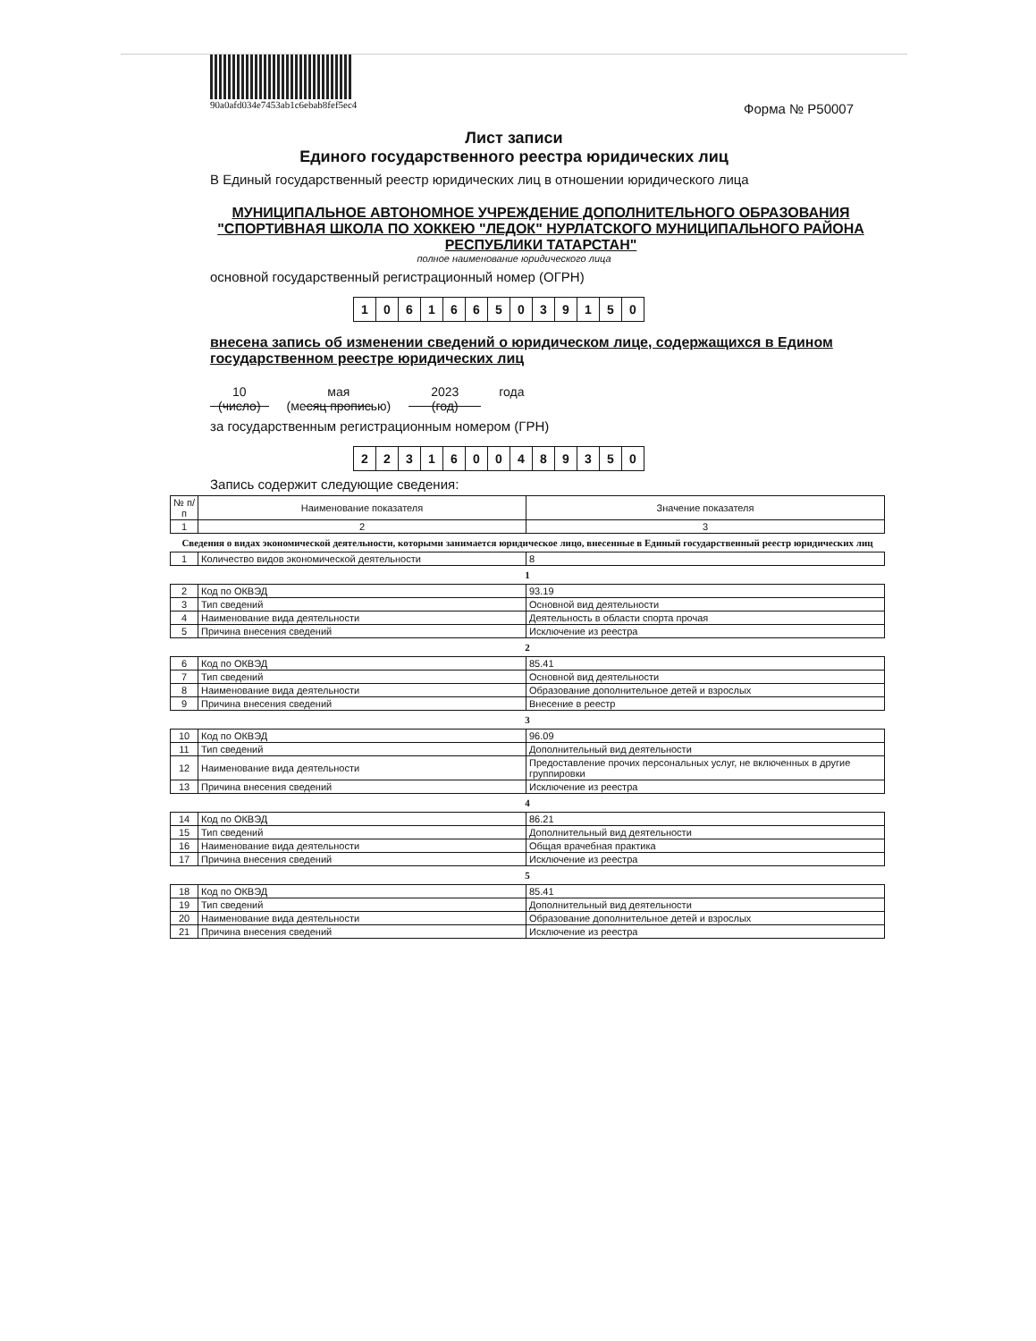90a0afd034e7453ab1c6ebab8fef5ec4
Форма № Р50007
Лист записи
Единого государственного реестра юридических лиц
В Единый государственный реестр юридических лиц в отношении юридического лица
МУНИЦИПАЛЬНОЕ АВТОНОМНОЕ УЧРЕЖДЕНИЕ ДОПОЛНИТЕЛЬНОГО ОБРАЗОВАНИЯ "СПОРТИВНАЯ ШКОЛА ПО ХОККЕЮ "ЛЕДОК" НУРЛАТСКОГО МУНИЦИПАЛЬНОГО РАЙОНА РЕСПУБЛИКИ ТАТАРСТАН"
полное наименование юридического лица
основной государственный регистрационный номер (ОГРН)
| 1 | 0 | 6 | 1 | 6 | 6 | 5 | 0 | 3 | 9 | 1 | 5 | 0 |
внесена запись об изменении сведений о юридическом лице, содержащихся в Едином государственном реестре юридических лиц
10
(число)
мая
(месяц прописью)
2023
(год)
года
за государственным регистрационным номером (ГРН)
| 2 | 2 | 3 | 1 | 6 | 0 | 0 | 4 | 8 | 9 | 3 | 5 | 0 |
Запись содержит следующие сведения:
| № п/п | Наименование показателя | Значение показателя |
| --- | --- | --- |
| 1 | 2 | 3 |
Сведения о видах экономической деятельности, которыми занимается юридическое лицо, внесенные в Единый государственный реестр юридических лиц
| 1 | Количество видов экономической деятельности | 8 |
1
| 2 | Код по ОКВЭД | 93.19 |
| 3 | Тип сведений | Основной вид деятельности |
| 4 | Наименование вида деятельности | Деятельность в области спорта прочая |
| 5 | Причина внесения сведений | Исключение из реестра |
2
| 6 | Код по ОКВЭД | 85.41 |
| 7 | Тип сведений | Основной вид деятельности |
| 8 | Наименование вида деятельности | Образование дополнительное детей и взрослых |
| 9 | Причина внесения сведений | Внесение в реестр |
3
| 10 | Код по ОКВЭД | 96.09 |
| 11 | Тип сведений | Дополнительный вид деятельности |
| 12 | Наименование вида деятельности | Предоставление прочих персональных услуг, не включенных в другие группировки |
| 13 | Причина внесения сведений | Исключение из реестра |
4
| 14 | Код по ОКВЭД | 86.21 |
| 15 | Тип сведений | Дополнительный вид деятельности |
| 16 | Наименование вида деятельности | Общая врачебная практика |
| 17 | Причина внесения сведений | Исключение из реестра |
5
| 18 | Код по ОКВЭД | 85.41 |
| 19 | Тип сведений | Дополнительный вид деятельности |
| 20 | Наименование вида деятельности | Образование дополнительное детей и взрослых |
| 21 | Причина внесения сведений | Исключение из реестра |